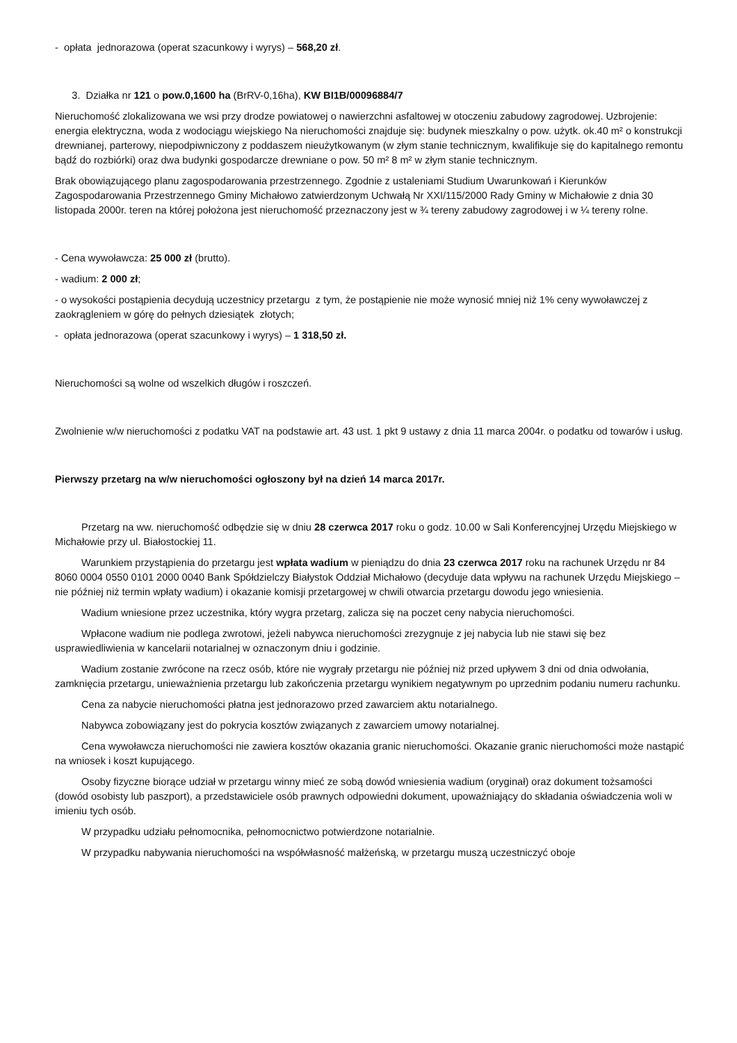- opłata jednorazowa (operat szacunkowy i wyrys) – 568,20 zł.
3. Działka nr 121 o pow.0,1600 ha (BrRV-0,16ha), KW BI1B/00096884/7
Nieruchomość zlokalizowana we wsi przy drodze powiatowej o nawierzchni asfaltowej w otoczeniu zabudowy zagrodowej. Uzbrojenie: energia elektryczna, woda z wodociągu wiejskiego Na nieruchomości znajduje się: budynek mieszkalny o pow. użytk. ok.40 m² o konstrukcji drewnianej, parterowy, niepodpiwniczony z poddaszem nieużytkowanym (w złym stanie technicznym, kwalifikuje się do kapitalnego remontu bądź do rozbiórki) oraz dwa budynki gospodarcze drewniane o pow. 50 m² 8 m² w złym stanie technicznym.
Brak obowiązującego planu zagospodarowania przestrzennego. Zgodnie z ustaleniami Studium Uwarunkowań i Kierunków Zagospodarowania Przestrzennego Gminy Michałowo zatwierdzonym Uchwałą Nr XXI/115/2000 Rady Gminy w Michałowie z dnia 30 listopada 2000r. teren na której położona jest nieruchomość przeznaczony jest w ¾ tereny zabudowy zagrodowej i w ¼ tereny rolne.
- Cena wywoławcza: 25 000 zł (brutto).
- wadium: 2 000 zł;
- o wysokości postąpienia decydują uczestnicy przetargu z tym, że postąpienie nie może wynosić mniej niż 1% ceny wywoławczej z zaokrągleniem w górę do pełnych dziesiątek złotych;
- opłata jednorazowa (operat szacunkowy i wyrys) – 1 318,50 zł.
Nieruchomości są wolne od wszelkich długów i roszczeń.
Zwolnienie w/w nieruchomości z podatku VAT na podstawie art. 43 ust. 1 pkt 9 ustawy z dnia 11 marca 2004r. o podatku od towarów i usług.
Pierwszy przetarg na w/w nieruchomości ogłoszony był na dzień 14 marca 2017r.
Przetarg na ww. nieruchomość odbędzie się w dniu 28 czerwca 2017 roku o godz. 10.00 w Sali Konferencyjnej Urzędu Miejskiego w Michałowie przy ul. Białostockiej 11.
Warunkiem przystąpienia do przetargu jest wpłata wadium w pieniądzu do dnia 23 czerwca 2017 roku na rachunek Urzędu nr 84 8060 0004 0550 0101 2000 0040 Bank Spółdzielczy Białystok Oddział Michałowo (decyduje data wpływu na rachunek Urzędu Miejskiego – nie później niż termin wpłaty wadium) i okazanie komisji przetargowej w chwili otwarcia przetargu dowodu jego wniesienia.
Wadium wniesione przez uczestnika, który wygra przetarg, zalicza się na poczet ceny nabycia nieruchomości.
Wpłacone wadium nie podlega zwrotowi, jeżeli nabywca nieruchomości zrezygnuje z jej nabycia lub nie stawi się bez usprawiedliwienia w kancelarii notarialnej w oznaczonym dniu i godzinie.
Wadium zostanie zwrócone na rzecz osób, które nie wygrały przetargu nie później niż przed upływem 3 dni od dnia odwołania, zamknięcia przetargu, unieważnienia przetargu lub zakończenia przetargu wynikiem negatywnym po uprzednim podaniu numeru rachunku.
Cena za nabycie nieruchomości płatna jest jednorazowo przed zawarciem aktu notarialnego.
Nabywca zobowiązany jest do pokrycia kosztów związanych z zawarciem umowy notarialnej.
Cena wywoławcza nieruchomości nie zawiera kosztów okazania granic nieruchomości. Okazanie granic nieruchomości może nastąpić na wniosek i koszt kupującego.
Osoby fizyczne biorące udział w przetargu winny mieć ze sobą dowód wniesienia wadium (oryginał) oraz dokument tożsamości (dowód osobisty lub paszport), a przedstawiciele osób prawnych odpowiedni dokument, upoważniający do składania oświadczenia woli w imieniu tych osób.
W przypadku udziału pełnomocnika, pełnomocnictwo potwierdzone notarialnie.
W przypadku nabywania nieruchomości na współwłasność małżeńską, w przetargu muszą uczestniczyć oboje